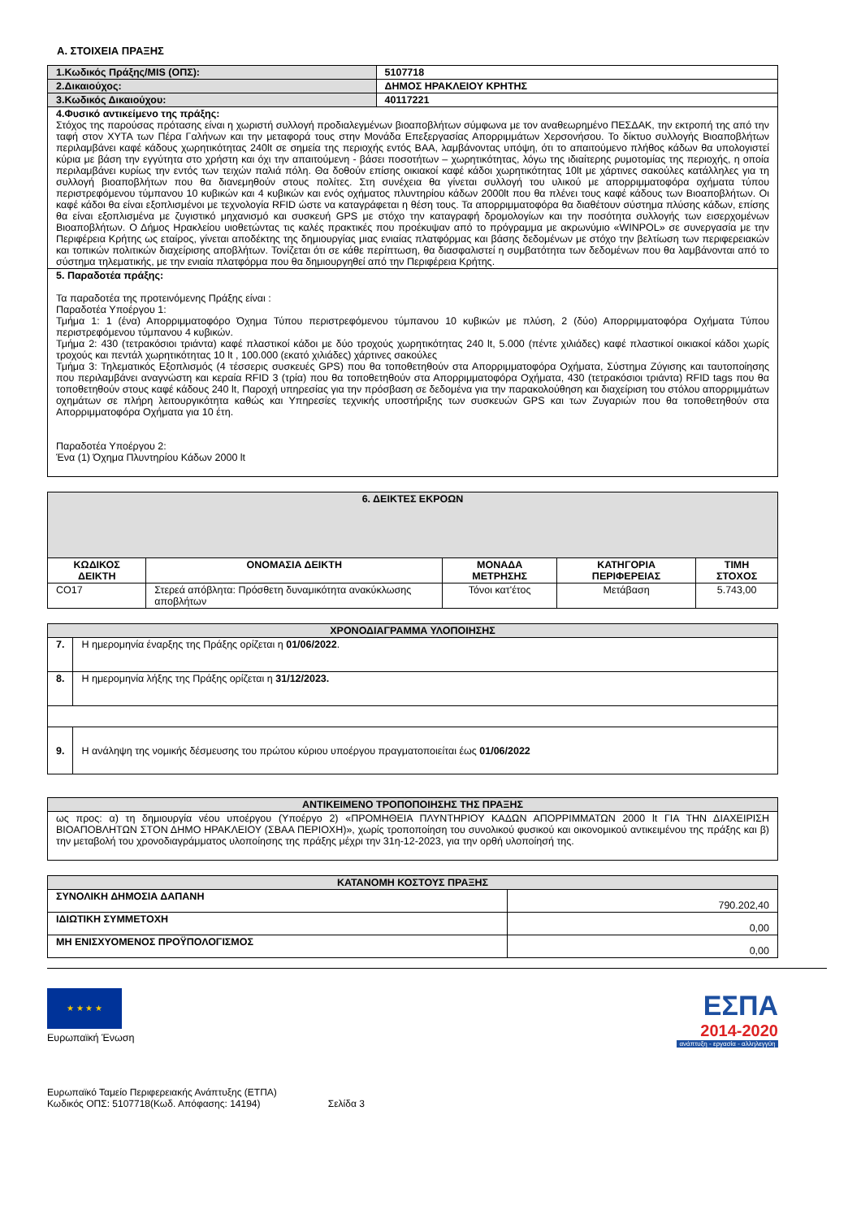Α. ΣΤΟΙΧΕΙΑ ΠΡΑΞΗΣ
| 1.Κωδικός Πράξης/MIS (ΟΠΣ): | 5107718 |
| 2.Δικαιούχος: | ΔΗΜΟΣ ΗΡΑΚΛΕΙΟΥ ΚΡΗΤΗΣ |
| 3.Κωδικός Δικαιούχου: | 40117221 |
| 4.Φυσικό αντικείμενο της πράξης: Στόχος της παρούσας πρότασης είναι η χωριστή συλλογή προδιαλεγμένων βιοαποβλήτων σύμφωνα με τον αναθεωρημένο ΠΕΣΔΑΚ, την εκτροπή της από την ταφή στον ΧΥΤΑ των Πέρα Γαλήνων και την μεταφορά τους στην Μονάδα Επεξεργασίας Απορριμμάτων Χερσονήσου. Το δίκτυο συλλογής Βιοαποβλήτων περιλαμβάνει καφέ κάδους χωρητικότητας 240lt σε σημεία της περιοχής εντός ΒΑΑ, λαμβάνοντας υπόψη, ότι το απαιτούμενο πλήθος κάδων θα υπολογιστεί κύρια με βάση την εγγύτητα στο χρήστη και όχι την απαιτούμενη - βάσει ποσοτήτων – χωρητικότητας, λόγω της ιδιαίτερης ρυμοτομίας της περιοχής, η οποία περιλαμβάνει κυρίως την εντός των τειχών παλιά πόλη. Θα δοθούν επίσης οικιακοί καφέ κάδοι χωρητικότητας 10lt με χάρτινες σακούλες κατάλληλες για τη συλλογή βιοαποβλήτων που θα διανεμηθούν στους πολίτες. Στη συνέχεια θα γίνεται συλλογή του υλικού με απορριμματοφόρα οχήματα τύπου περιστρεφόμενου τύμπανου 10 κυβικών και 4 κυβικών και ενός οχήματος πλυντηρίου κάδων 2000lt που θα πλένει τους καφέ κάδους των Βιοαποβλήτων. Οι καφέ κάδοι θα είναι εξοπλισμένοι με τεχνολογία RFID ώστε να καταγράφεται η θέση τους. Τα απορριμματοφόρα θα διαθέτουν σύστημα πλύσης κάδων, επίσης θα είναι εξοπλισμένα με ζυγιστικό μηχανισμό και συσκευή GPS με στόχο την καταγραφή δρομολογίων και την ποσότητα συλλογής των εισερχομένων Βιοαποβλήτων. Ο Δήμος Ηρακλείου υιοθετώντας τις καλές πρακτικές που προέκυψαν από το πρόγραμμα με ακρωνύμιο «WINPOL» σε συνεργασία με την Περιφέρεια Κρήτης ως εταίρος, γίνεται αποδέκτης της δημιουργίας μιας ενιαίας πλατφόρμας και βάσης δεδομένων με στόχο την βελτίωση των περιφερειακών και τοπικών πολιτικών διαχείρισης αποβλήτων. Τονίζεται ότι σε κάθε περίπτωση, θα διασφαλιστεί η συμβατότητα των δεδομένων που θα λαμβάνονται από το σύστημα τηλεματικής, με την ενιαία πλατφόρμα που θα δημιουργηθεί από την Περιφέρεια Κρήτης. | |
| 5. Παραδοτέα πράξης: Τα παραδοτέα της προτεινόμενης Πράξης είναι : Παραδοτέα Υποέργου 1: Τμήμα 1: 1 (ένα) Απορριμματοφόρο Όχημα Τύπου περιστρεφόμενου τύμπανου 10 κυβικών με πλύση, 2 (δύο) Απορριμματοφόρα Οχήματα Τύπου περιστρεφόμενου τύμπανου 4 κυβικών. Τμήμα 2: 430 (τετρακόσιοι τριάντα) καφέ πλαστικοί κάδοι με δύο τροχούς χωρητικότητας 240 lt, 5.000 (πέντε χιλιάδες) καφέ πλαστικοί οικιακοί κάδοι χωρίς τροχούς και πεντάλ χωρητικότητας 10 lt , 100.000 (εκατό χιλιάδες) χάρτινες σακούλες Τμήμα 3: Τηλεματικός Εξοπλισμός (4 τέσσερις συσκευές GPS) που θα τοποθετηθούν στα Απορριμματοφόρα Οχήματα, Σύστημα Ζύγισης και ταυτοποίησης που περιλαμβάνει αναγνώστη και κεραία RFID 3 (τρία) που θα τοποθετηθούν στα Απορριμματοφόρα Οχήματα, 430 (τετρακόσιοι τριάντα) RFID tags που θα τοποθετηθούν στους καφέ κάδους 240 lt, Παροχή υπηρεσίας για την πρόσβαση σε δεδομένα για την παρακολούθηση και διαχείριση του στόλου απορριμμάτων οχημάτων σε πλήρη λειτουργικότητα καθώς και Υπηρεσίες τεχνικής υποστήριξης των συσκευών GPS και των Ζυγαριών που θα τοποθετηθούν στα Απορριμματοφόρα Οχήματα για 10 έτη. Παραδοτέα Υποέργου 2: Ένα (1) Όχημα Πλυντηρίου Κάδων 2000 lt | |
| 6. ΔΕΙΚΤΕΣ ΕΚΡΟΩΝ | | | | |
| --- | --- | --- | --- | --- |
| ΚΩΔΙΚΟΣ ΔΕΙΚΤΗ | ΟΝΟΜΑΣΙΑ ΔΕΙΚΤΗ | ΜΟΝΑΔΑ ΜΕΤΡΗΣΗΣ | ΚΑΤΗΓΟΡΙΑ ΠΕΡΙΦΕΡΕΙΑΣ | ΤΙΜΗ ΣΤΟΧΟΣ |
| CO17 | Στερεά απόβλητα: Πρόσθετη δυναμικότητα ανακύκλωσης αποβλήτων | Τόνοι κατ'έτος | Μετάβαση | 5.743,00 |
| ΧΡΟΝΟΔΙΑΓΡΑΜΜΑ ΥΛΟΠΟΙΗΣΗΣ | |
| --- | --- |
| 7. | Η ημερομηνία έναρξης της Πράξης ορίζεται η 01/06/2022 . |
| 8. | Η ημερομηνία λήξης της Πράξης ορίζεται η 31/12/2023. |
| 9. | Η ανάληψη της νομικής δέσμευσης του πρώτου κύριου υποέργου πραγματοποιείται έως 01/06/2022 |
| ΑΝΤΙΚΕΙΜΕΝΟ ΤΡΟΠΟΠΟΙΗΣΗΣ ΤΗΣ ΠΡΑΞΗΣ |
| --- |
| ως προς: α) τη δημιουργία νέου υποέργου (Υποέργο 2) «ΠΡΟΜΗΘΕΙΑ ΠΛΥΝΤΗΡΙΟΥ ΚΑΔΩΝ ΑΠΟΡΡΙΜΜΑΤΩΝ 2000 lt ΓΙΑ ΤΗΝ ΔΙΑΧΕΙΡΙΣΗ ΒΙΟΑΠΟΒΛΗΤΩΝ ΣΤΟΝ ΔΗΜΟ ΗΡΑΚΛΕΙΟΥ (ΣΒΑΑ ΠΕΡΙΟΧΗ)», χωρίς τροποποίηση του συνολικού φυσικού και οικονομικού αντικειμένου της πράξης και β) την μεταβολή του χρονοδιαγράμματος υλοποίησης της πράξης μέχρι την 31η-12-2023, για την ορθή υλοποίησή της. |
| ΚΑΤΑΝΟΜΗ ΚΟΣΤΟΥΣ ΠΡΑΞΗΣ | |
| --- | --- |
| ΣΥΝΟΛΙΚΗ ΔΗΜΟΣΙΑ ΔΑΠΑΝΗ | 790.202,40 |
| ΙΔΙΩΤΙΚΗ ΣΥΜΜΕΤΟΧΗ | 0,00 |
| ΜΗ ΕΝΙΣΧΥΟΜΕΝΟΣ ΠΡΟΫΠΟΛΟΓΙΣΜΟΣ | 0,00 |
★ ★ ★ ★
Ευρωπαϊκή Ένωση
ΕΣΠΑ
2014-2020
ανάπτυξη - εργασία - αλληλεγγύη
Ευρωπαϊκό Ταμείο Περιφερειακής Ανάπτυξης (ΕΤΠΑ)
Κωδικός ΟΠΣ: 5107718(Κωδ. Απόφασης: 14194) Σελίδα 3